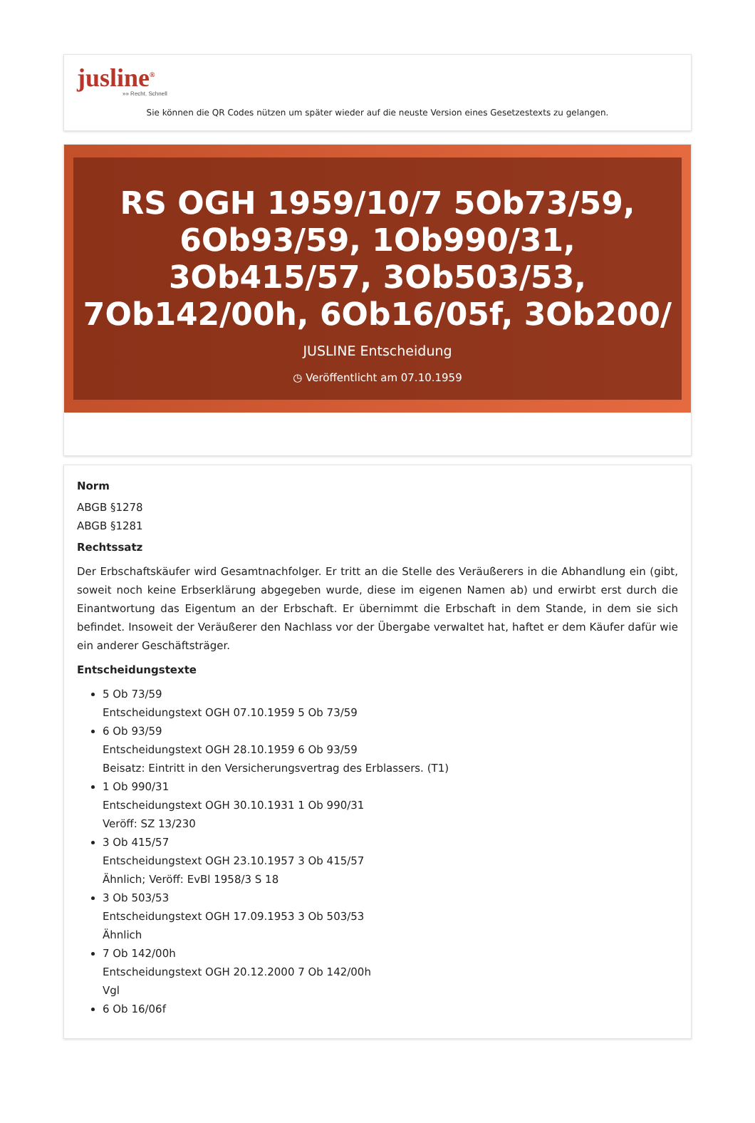jusline<sup>®</sup>
»» Recht. Schnell
Sie können die QR Codes nützen um später wieder auf die neuste Version eines Gesetzestexts zu gelangen.
RS OGH 1959/10/7 5Ob73/59, 6Ob93/59, 1Ob990/31, 3Ob415/57, 3Ob503/53, 7Ob142/00h, 6Ob16/05f, 3Ob200/
JUSLINE Entscheidung
◷ Veröffentlicht am 07.10.1959
Norm
ABGB §1278
ABGB §1281
Rechtssatz
Der Erbschaftskäufer wird Gesamtnachfolger. Er tritt an die Stelle des Veräußerers in die Abhandlung ein (gibt, soweit noch keine Erbserklärung abgegeben wurde, diese im eigenen Namen ab) und erwirbt erst durch die Einantwortung das Eigentum an der Erbschaft. Er übernimmt die Erbschaft in dem Stande, in dem sie sich befindet. Insoweit der Veräußerer den Nachlass vor der Übergabe verwaltet hat, haftet er dem Käufer dafür wie ein anderer Geschäftsträger.
Entscheidungstexte
5 Ob 73/59
Entscheidungstext OGH 07.10.1959 5 Ob 73/59
6 Ob 93/59
Entscheidungstext OGH 28.10.1959 6 Ob 93/59
Beisatz: Eintritt in den Versicherungsvertrag des Erblassers. (T1)
1 Ob 990/31
Entscheidungstext OGH 30.10.1931 1 Ob 990/31
Veröff: SZ 13/230
3 Ob 415/57
Entscheidungstext OGH 23.10.1957 3 Ob 415/57
Ähnlich; Veröff: EvBl 1958/3 S 18
3 Ob 503/53
Entscheidungstext OGH 17.09.1953 3 Ob 503/53
Ähnlich
7 Ob 142/00h
Entscheidungstext OGH 20.12.2000 7 Ob 142/00h
Vgl
6 Ob 16/06f